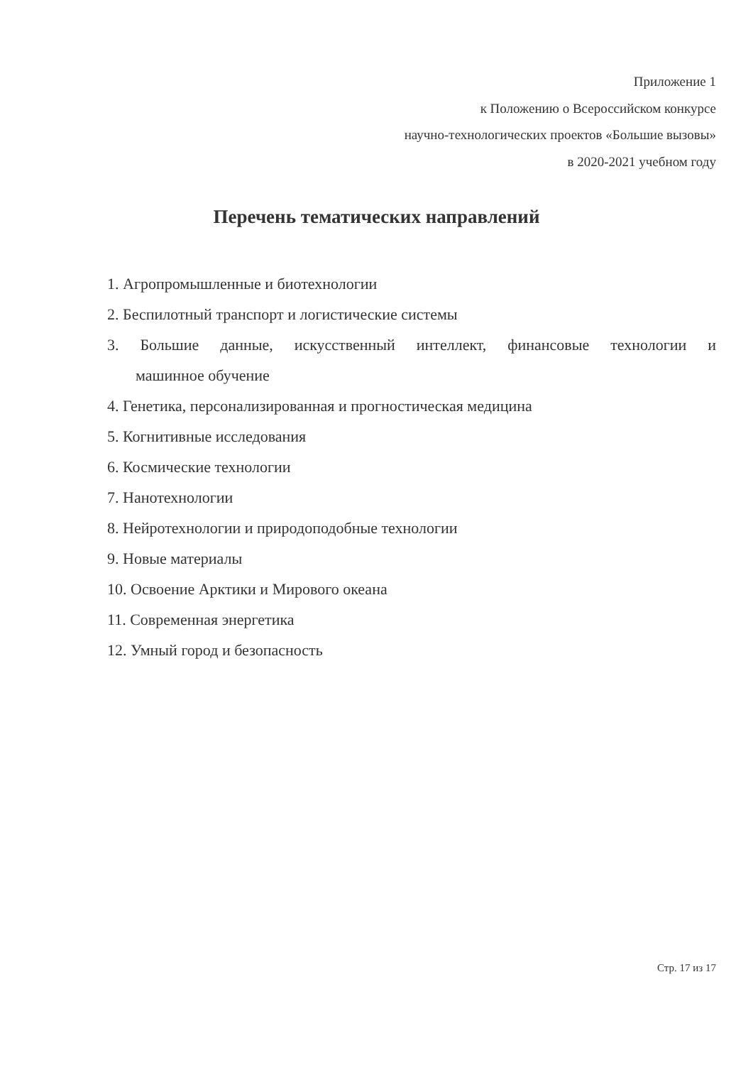Приложение 1
к Положению о Всероссийском конкурсе
научно-технологических проектов «Большие вызовы»
в 2020-2021 учебном году
Перечень тематических направлений
1. Агропромышленные и биотехнологии
2. Беспилотный транспорт и логистические системы
3. Большие данные, искусственный интеллект, финансовые технологии и
машинное обучение
4. Генетика, персонализированная и прогностическая медицина
5. Когнитивные исследования
6. Космические технологии
7. Нанотехнологии
8. Нейротехнологии и природоподобные технологии
9. Новые материалы
10. Освоение Арктики и Мирового океана
11. Современная энергетика
12. Умный город и безопасность
Стр. 17 из 17